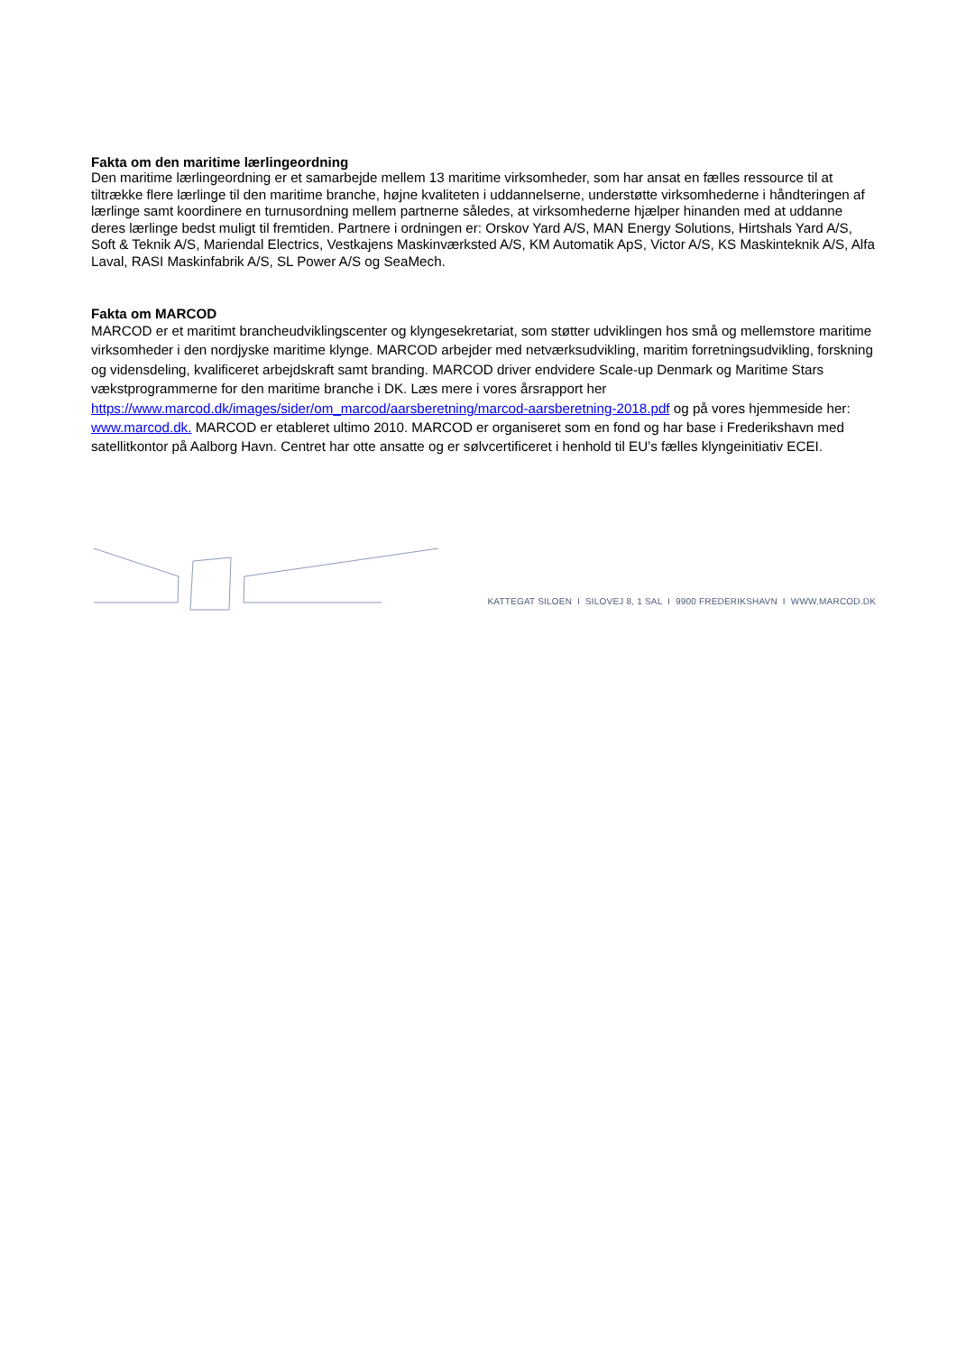Fakta om den maritime lærlingeordning
Den maritime lærlingeordning er et samarbejde mellem 13 maritime virksomheder, som har ansat en fælles ressource til at tiltrække flere lærlinge til den maritime branche, højne kvaliteten i uddannelserne, understøtte virksomhederne i håndteringen af lærlinge samt koordinere en turnusordning mellem partnerne således, at virksomhederne hjælper hinanden med at uddanne deres lærlinge bedst muligt til fremtiden. Partnere i ordningen er: Orskov Yard A/S, MAN Energy Solutions, Hirtshals Yard A/S, Soft & Teknik A/S, Mariendal Electrics, Vestkajens Maskinværksted A/S, KM Automatik ApS, Victor A/S, KS Maskinteknik A/S, Alfa Laval, RASI Maskinfabrik A/S, SL Power A/S og SeaMech.
Fakta om MARCOD
MARCOD er et maritimt brancheudviklingscenter og klyngesekretariat, som støtter udviklingen hos små og mellemstore maritime virksomheder i den nordjyske maritime klynge. MARCOD arbejder med netværksudvikling, maritim forretningsudvikling, forskning og vidensdeling, kvalificeret arbejdskraft samt branding. MARCOD driver endvidere Scale-up Denmark og Maritime Stars vækstprogrammerne for den maritime branche i DK. Læs mere i vores årsrapport her https://www.marcod.dk/images/sider/om_marcod/aarsberetning/marcod-aarsberetning-2018.pdf og på vores hjemmeside her: www.marcod.dk. MARCOD er etableret ultimo 2010. MARCOD er organiseret som en fond og har base i Frederikshavn med satellitkontor på Aalborg Havn. Centret har otte ansatte og er sølvcertificeret i henhold til EU’s fælles klyngeinitiativ ECEI.
KATTEGAT SILOEN I SILOVEJ 8, 1 SAL I 9900 FREDERIKSHAVN I WWW.MARCOD.DK